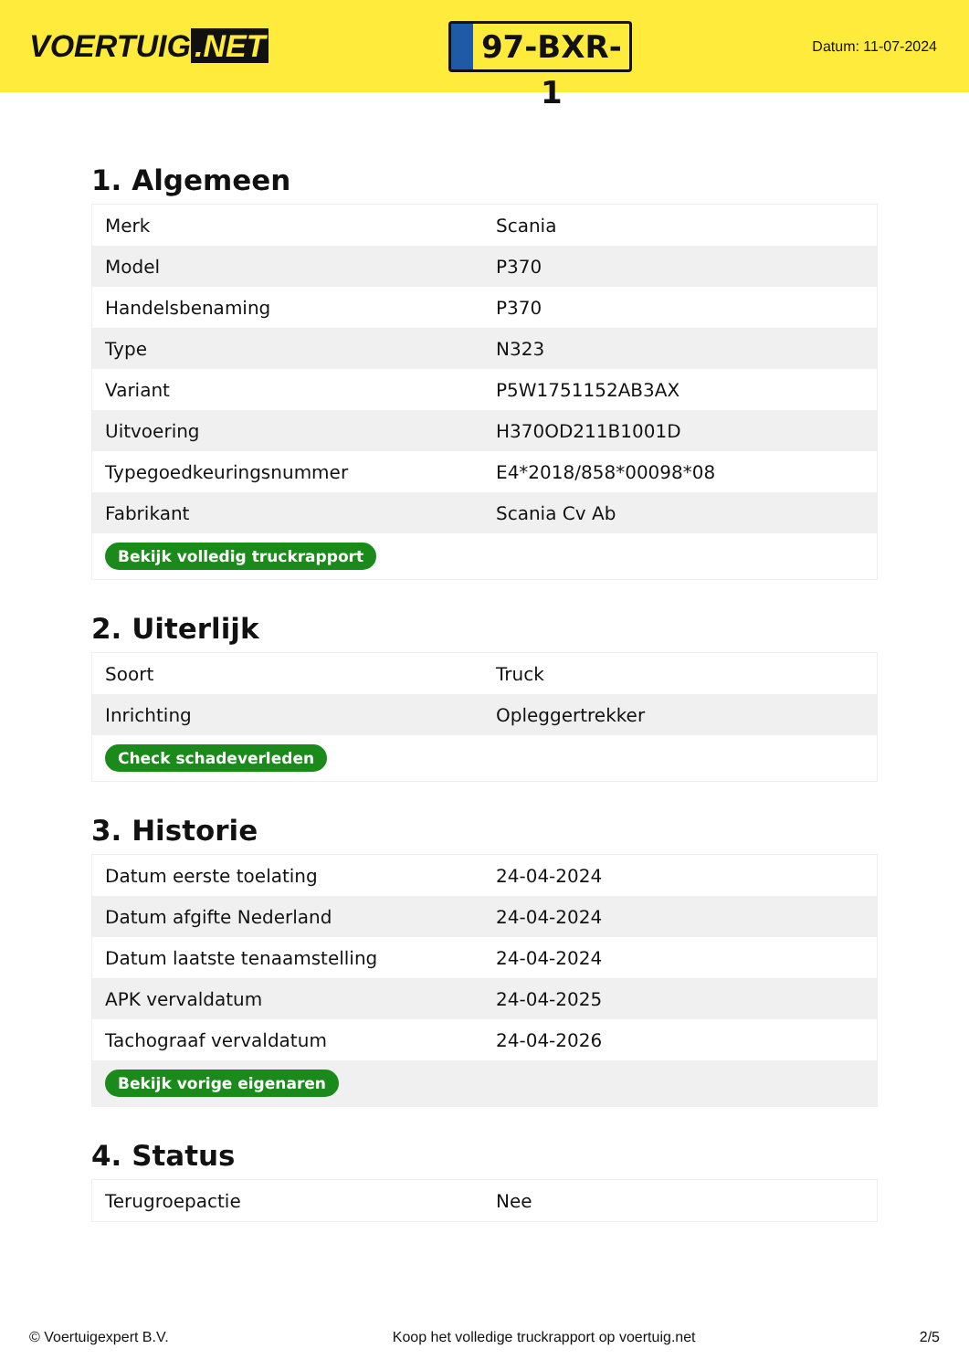VOERTUIG.NET
97-BXR-1
Datum: 11-07-2024
1. Algemeen
| Merk | Scania |
| Model | P370 |
| Handelsbenaming | P370 |
| Type | N323 |
| Variant | P5W1751152AB3AX |
| Uitvoering | H370OD211B1001D |
| Typegoedkeuringsnummer | E4*2018/858*00098*08 |
| Fabrikant | Scania Cv Ab |
| Bekijk volledig truckrapport | |
2. Uiterlijk
| Soort | Truck |
| Inrichting | Opleggertrekker |
| Check schadeverleden | |
3. Historie
| Datum eerste toelating | 24-04-2024 |
| Datum afgifte Nederland | 24-04-2024 |
| Datum laatste tenaamstelling | 24-04-2024 |
| APK vervaldatum | 24-04-2025 |
| Tachograaf vervaldatum | 24-04-2026 |
| Bekijk vorige eigenaren | |
4. Status
| Terugroepactie | Nee |
© Voertuigexpert B.V. Koop het volledige truckrapport op voertuig.net 2/5